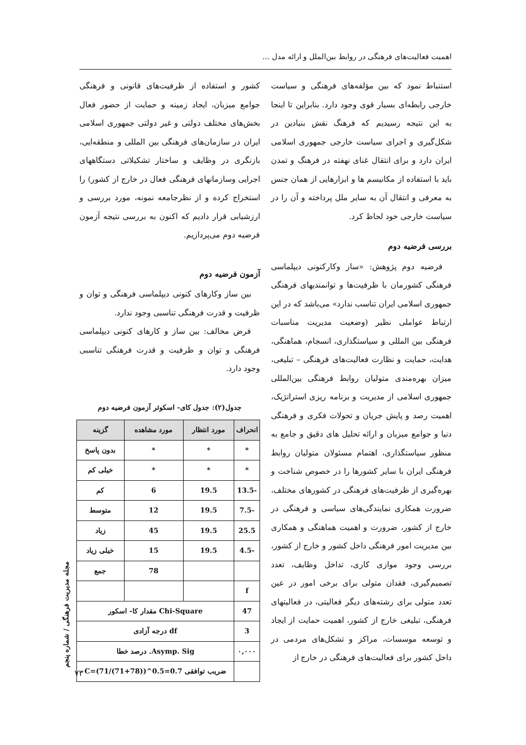اهمیت فعالیت‌های فرهنگی در روابط بین‌الملل و ارائه مدل ...
استنباط نمود که بین مؤلفه‌های فرهنگی و سیاست خارجی رابطه‌ای بسیار قوی وجود دارد. بنابراین تا اینجا به این نتیجه رسیدیم که فرهنگ نقش بنیادین در شکل‌گیری و اجرای سیاست خارجی جمهوری اسلامی ایران دارد و برای انتقال غنای نهفته در فرهنگ و تمدن باید با استفاده از مکانیسم ها و ابزارهایی از همان جنس به معرفی و انتقال آن به سایر ملل پرداخته و آن را در سیاست خارجی خود لحاظ کرد.
بررسی فرضیه دوم
فرضیه دوم پژوهش: «ساز وکارکنونی دیپلماسی فرهنگی کشورمان با ظرفیت‌ها و توانمندیهای فرهنگی جمهوری اسلامی ایران تناسب ندارد» می‌باشد که در این ارتباط عواملی نظیر (وضعیت مدیریت مناسبات فرهنگی بین المللی و سیاستگذاری، انسجام، هماهنگی، هدایت، حمایت و نظارت فعالیت‌های فرهنگی – تبلیغی، میزان بهره‌مندی متولیان روابط فرهنگی بین‌المللی جمهوری اسلامی از مدیریت و برنامه ریزی استراتژیک، اهمیت رصد و پایش جریان و تحولات فکری و فرهنگی دنیا و جوامع میزبان و ارائه تحلیل های دقیق و جامع به منظور سیاستگذاری، اهتمام مسئولان متولیان روابط فرهنگی ایران با سایر کشورها را در خصوص شناخت و بهره‌گیری از ظرفیت‌های فرهنگی در کشورهای مختلف، ضرورت همکاری نمایندگی‌های سیاسی و فرهنگی در خارج از کشور، ضرورت و اهمیت هماهنگی و همکاری بین مدیریت امور فرهنگی داخل کشور و خارج از کشور، بررسی وجود موازی کاری، تداخل وظایف، تعدد تصمیم‌گیری، فقدان متولی برای برخی امور در عین تعدد متولی برای رشته‌های دیگر فعالیتی، در فعالیتهای فرهنگی، تبلیغی خارج از کشور، اهمیت حمایت از ایجاد و توسعه موسسات، مراکز و تشکل‌های مردمی در داخل کشور برای فعالیت‌های فرهنگی در خارج از
کشور و استفاده از ظرفیت‌های قانونی و فرهنگی جوامع میزبان، ایجاد زمینه و حمایت از حضور فعال بخش‌های مختلف دولتی و غیر دولتی جمهوری اسلامی ایران در سازمان‌های فرهنگی بین المللی و منطقه‌ایی، بازنگری در وظایف و ساختار تشکیلاتی دستگاههای اجرایی وسازمانهای فرهنگی فعال در خارج از کشور) را استخراج کرده و از نظرجامعه نمونه، مورد بررسی و ارزشیابی قرار دادیم که اکنون به بررسی نتیجه آزمون فرضیه دوم می‌پردازیم.
آزمون فرضیه دوم
بین ساز وکارهای کنونی دیپلماسی فرهنگی و توان و ظرفیت و قدرت فرهنگی تناسبی وجود ندارد.
فرض مخالف: بین ساز و کارهای کنونی دیپلماسی فرهنگی و توان و ظرفیت و قدرت فرهنگی تناسبی وجود دارد.
جدول(۲): جدول کای- اسکوئر آزمون فرضیه دوم
| انحراف | مورد انتظار | مورد مشاهده | گزینه |
| --- | --- | --- | --- |
| * | * | * | بدون پاسخ |
| * | * | * | خیلی کم |
| -13.5 | 19.5 | 6 | کم |
| -7.5 | 19.5 | 12 | متوسط |
| 25.5 | 19.5 | 45 | زیاد |
| -4.5 | 19.5 | 15 | خیلی زیاد |
| | | 78 | جمع |
| f | | | |
| 47 | Chi-Square مقدار کا- اسکور | | |
| 3 | df درجه آزادی | | |
| ۰,۰۰۰ | Asymp. Sig. درصد خطا | | |
| | ضریب توافقی C=(71/(71+78))^0.5=0.7 | | |
مجله مدیریت فرهنگی / شماره پنجم
۷۳